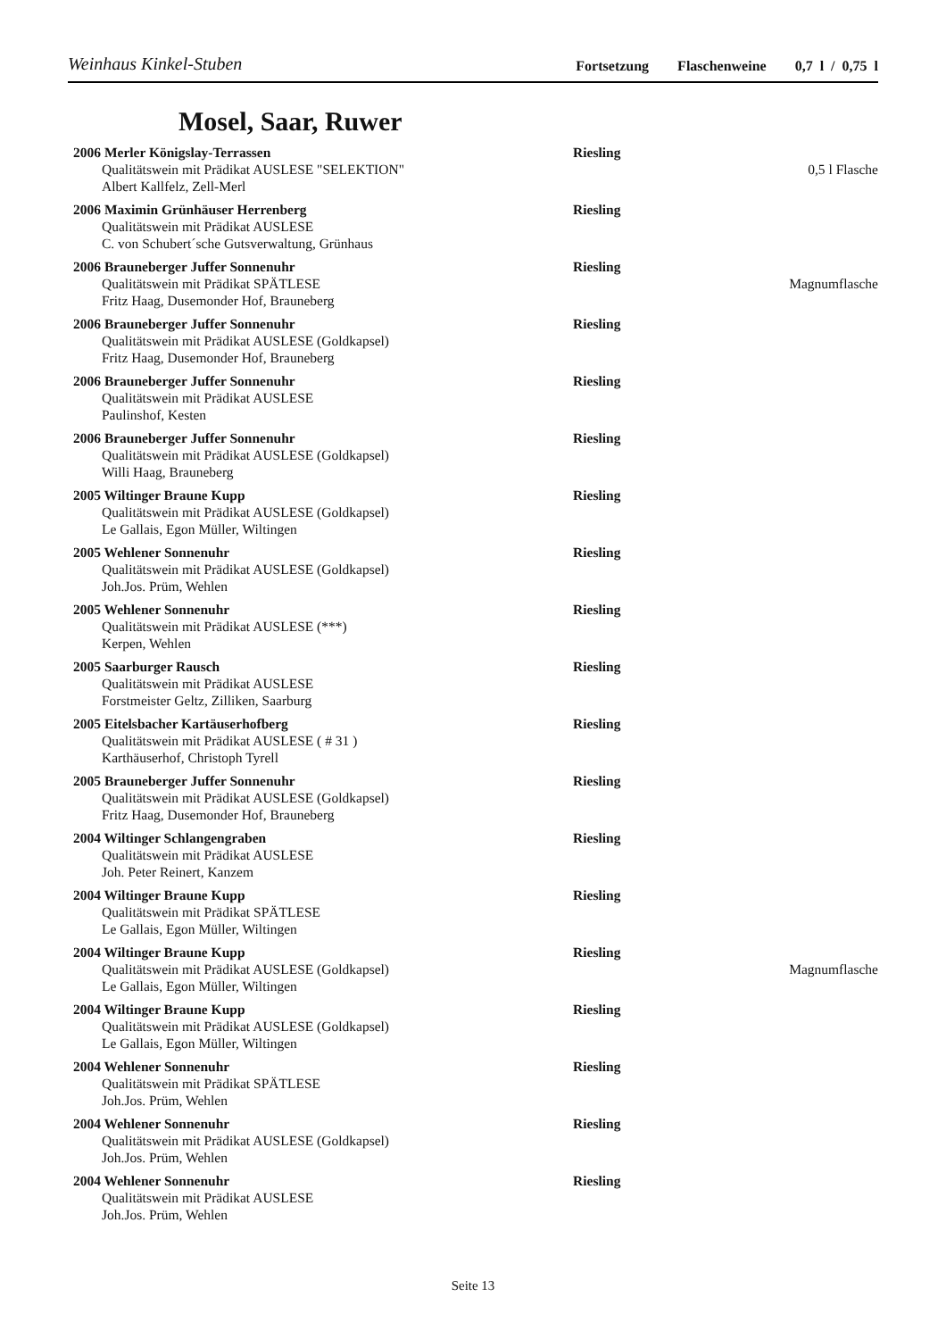Weinhaus Kinkel-Stuben
Fortsetzung Flaschenweine 0,7 l / 0,75 l
Mosel, Saar, Ruwer
2006 Merler Königslay-Terrassen Riesling
Qualitätswein mit Prädikat AUSLESE "SELEKTION"
0,5 l Flasche
Albert Kallfelz, Zell-Merl
2006 Maximin Grünhäuser Herrenberg Riesling
Qualitätswein mit Prädikat AUSLESE
C. von Schubert´sche Gutsverwaltung, Grünhaus
2006 Brauneberger Juffer Sonnenuhr Riesling
Qualitätswein mit Prädikat SPÄTLESE
Magnumflasche
Fritz Haag, Dusemonder Hof, Brauneberg
2006 Brauneberger Juffer Sonnenuhr Riesling
Qualitätswein mit Prädikat AUSLESE (Goldkapsel)
Fritz Haag, Dusemonder Hof, Brauneberg
2006 Brauneberger Juffer Sonnenuhr Riesling
Qualitätswein mit Prädikat AUSLESE
Paulinshof, Kesten
2006 Brauneberger Juffer Sonnenuhr Riesling
Qualitätswein mit Prädikat AUSLESE (Goldkapsel)
Willi Haag, Brauneberg
2005 Wiltinger Braune Kupp Riesling
Qualitätswein mit Prädikat AUSLESE (Goldkapsel)
Le Gallais, Egon Müller, Wiltingen
2005 Wehlener Sonnenuhr Riesling
Qualitätswein mit Prädikat AUSLESE (Goldkapsel)
Joh.Jos. Prüm, Wehlen
2005 Wehlener Sonnenuhr Riesling
Qualitätswein mit Prädikat AUSLESE (***)
Kerpen, Wehlen
2005 Saarburger Rausch Riesling
Qualitätswein mit Prädikat AUSLESE
Forstmeister Geltz, Zilliken, Saarburg
2005 Eitelsbacher Kartäuserhofberg Riesling
Qualitätswein mit Prädikat AUSLESE ( # 31 )
Karthäuserhof, Christoph Tyrell
2005 Brauneberger Juffer Sonnenuhr Riesling
Qualitätswein mit Prädikat AUSLESE (Goldkapsel)
Fritz Haag, Dusemonder Hof, Brauneberg
2004 Wiltinger Schlangengraben Riesling
Qualitätswein mit Prädikat AUSLESE
Joh. Peter Reinert, Kanzem
2004 Wiltinger Braune Kupp Riesling
Qualitätswein mit Prädikat SPÄTLESE
Le Gallais, Egon Müller, Wiltingen
2004 Wiltinger Braune Kupp Riesling
Qualitätswein mit Prädikat AUSLESE (Goldkapsel)
Magnumflasche
Le Gallais, Egon Müller, Wiltingen
2004 Wiltinger Braune Kupp Riesling
Qualitätswein mit Prädikat AUSLESE (Goldkapsel)
Le Gallais, Egon Müller, Wiltingen
2004 Wehlener Sonnenuhr Riesling
Qualitätswein mit Prädikat SPÄTLESE
Joh.Jos. Prüm, Wehlen
2004 Wehlener Sonnenuhr Riesling
Qualitätswein mit Prädikat AUSLESE (Goldkapsel)
Joh.Jos. Prüm, Wehlen
2004 Wehlener Sonnenuhr Riesling
Qualitätswein mit Prädikat AUSLESE
Joh.Jos. Prüm, Wehlen
Seite 13